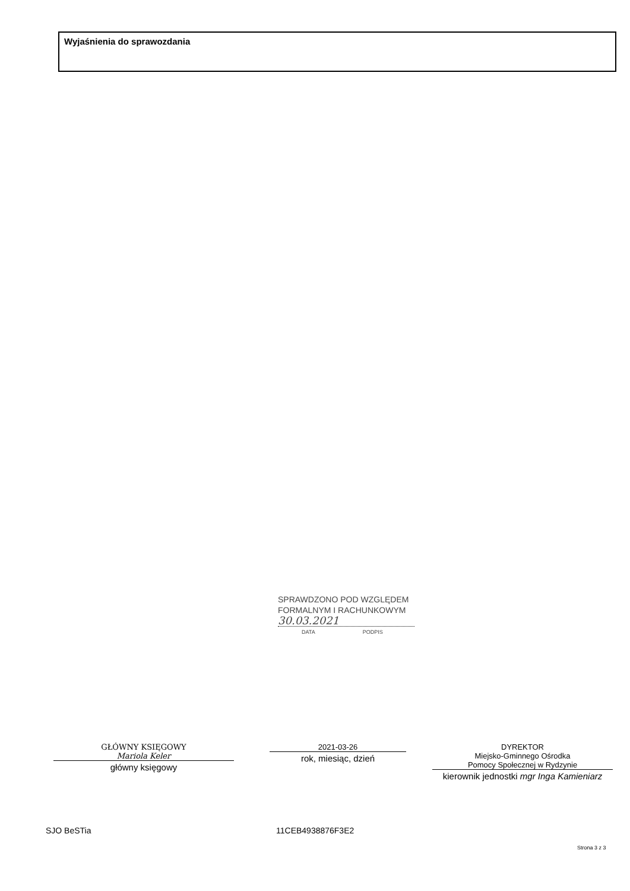Wyjaśnienia do sprawozdania
SPRAWDZONO POD WZGLĘDEM
FORMALNYM I RACHUNKOWYM
30.03.2021
DATA PODPIS
GŁÓWNY KSIĘGOWY
Mariola Keler
główny księgowy
2021-03-26
rok, miesiąc, dzień
DYREKTOR
Miejsko-Gminnego Ośrodka
Pomocy Społecznej w Rydzynie
kierownik jednostki mgr Inga Kamieniarz
SJO BeSTia 11CEB4938876F3E2
Strona 3 z 3